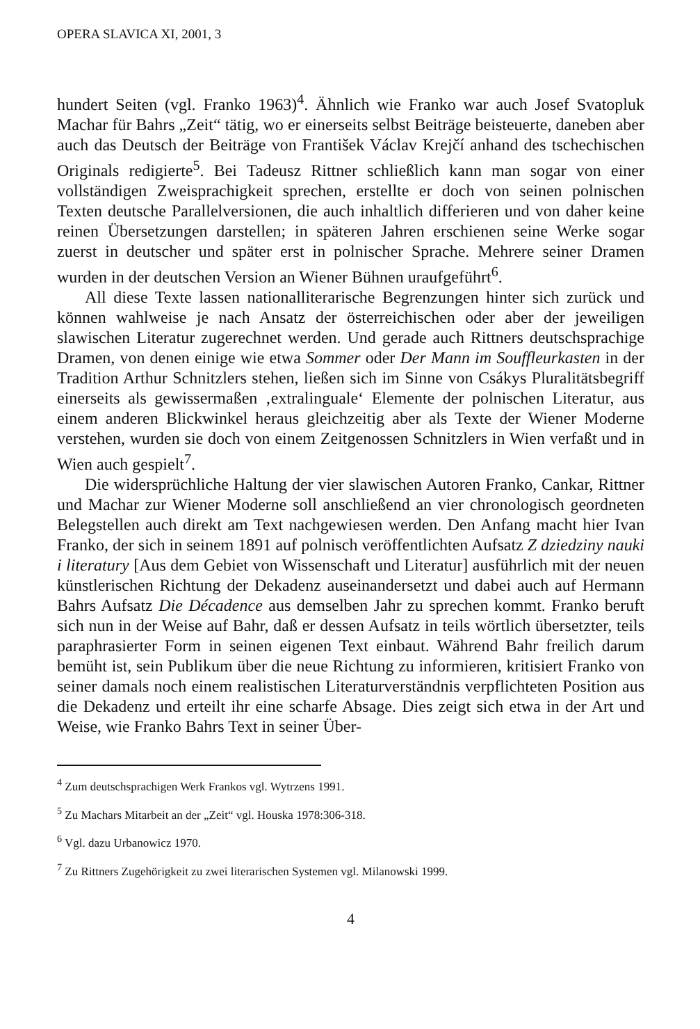OPERA SLAVICA XI, 2001, 3
hundert Seiten (vgl. Franko 1963)<sup>4</sup>. Ähnlich wie Franko war auch Josef Svatopluk Machar für Bahrs „Zeit“ tätig, wo er einerseits selbst Beiträge beisteuerte, daneben aber auch das Deutsch der Beiträge von František Václav Krejčí anhand des tschechischen Originals redigierte<sup>5</sup>. Bei Tadeusz Rittner schließlich kann man sogar von einer vollständigen Zweisprachigkeit sprechen, erstellte er doch von seinen polnischen Texten deutsche Parallelversionen, die auch inhaltlich differieren und von daher keine reinen Übersetzungen darstellen; in späteren Jahren erschienen seine Werke sogar zuerst in deutscher und später erst in polnischer Sprache. Mehrere seiner Dramen wurden in der deutschen Version an Wiener Bühnen uraufgeführt<sup>6</sup>.
All diese Texte lassen nationalliterarische Begrenzungen hinter sich zurück und können wahlweise je nach Ansatz der österreichischen oder aber der jeweiligen slawischen Literatur zugerechnet werden. Und gerade auch Rittners deutschsprachige Dramen, von denen einige wie etwa Sommer oder Der Mann im Souffleurkasten in der Tradition Arthur Schnitzlers stehen, ließen sich im Sinne von Csákys Pluralitätsbegriff einerseits als gewissermaßen ‚extralinguale‘ Elemente der polnischen Literatur, aus einem anderen Blickwinkel heraus gleichzeitig aber als Texte der Wiener Moderne verstehen, wurden sie doch von einem Zeitgenossen Schnitzlers in Wien verfaßt und in Wien auch gespielt<sup>7</sup>.
Die widersprüchliche Haltung der vier slawischen Autoren Franko, Cankar, Rittner und Machar zur Wiener Moderne soll anschließend an vier chronologisch geordneten Belegstellen auch direkt am Text nachgewiesen werden. Den Anfang macht hier Ivan Franko, der sich in seinem 1891 auf polnisch veröffentlichten Aufsatz Z dziedziny nauki i literatury [Aus dem Gebiet von Wissenschaft und Literatur] ausführlich mit der neuen künstlerischen Richtung der Dekadenz auseinandersetzt und dabei auch auf Hermann Bahrs Aufsatz Die Décadence aus demselben Jahr zu sprechen kommt. Franko beruft sich nun in der Weise auf Bahr, daß er dessen Aufsatz in teils wörtlich übersetzter, teils paraphrasierter Form in seinen eigenen Text einbaut. Während Bahr freilich darum bemüht ist, sein Publikum über die neue Richtung zu informieren, kritisiert Franko von seiner damals noch einem realistischen Literaturverständnis verpflichteten Position aus die Dekadenz und erteilt ihr eine scharfe Absage. Dies zeigt sich etwa in der Art und Weise, wie Franko Bahrs Text in seiner Über-
<sup>4</sup> Zum deutschsprachigen Werk Frankos vgl. Wytrzens 1991.
<sup>5</sup> Zu Machars Mitarbeit an der „Zeit“ vgl. Houska 1978:306-318.
<sup>6</sup> Vgl. dazu Urbanowicz 1970.
<sup>7</sup> Zu Rittners Zugehörigkeit zu zwei literarischen Systemen vgl. Milanowski 1999.
4